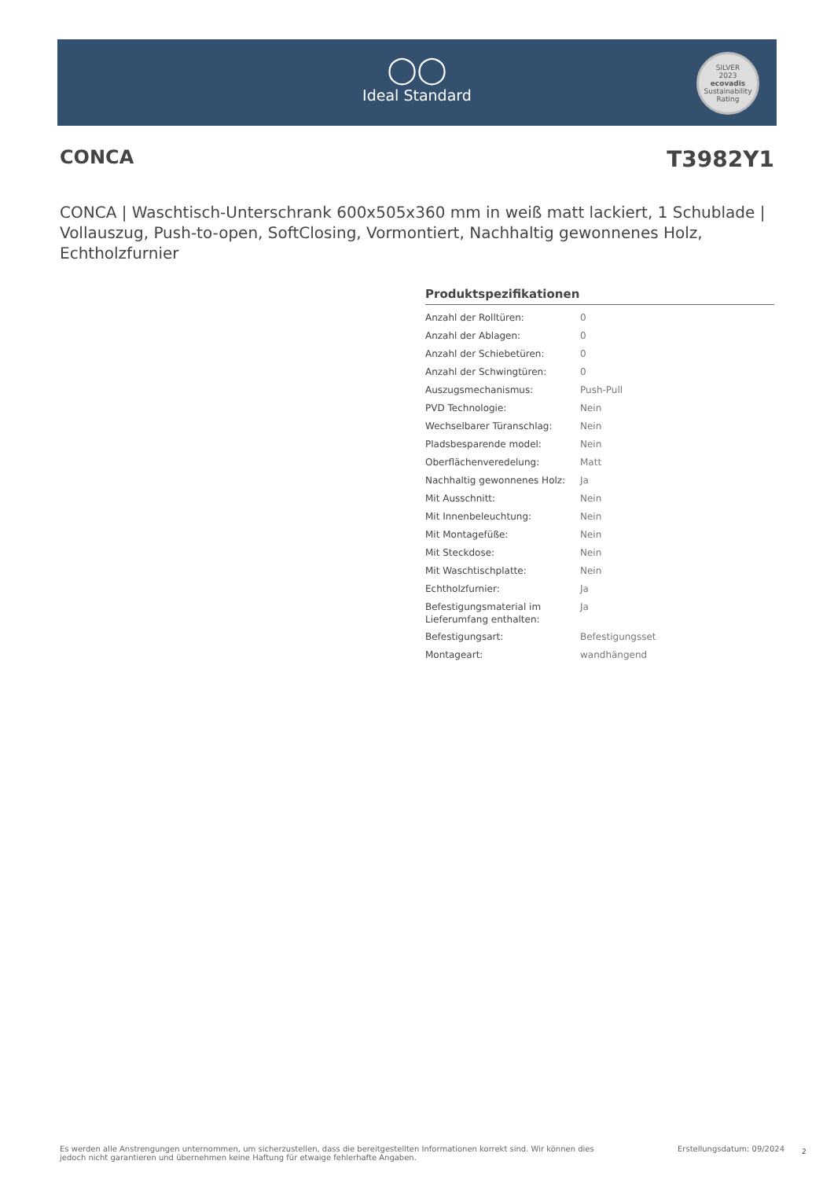◯◯
Ideal Standard
SILVER
2023
ecovadis
Sustainability Rating
CONCA T3982Y1
CONCA | Waschtisch-Unterschrank 600x505x360 mm in weiß matt lackiert, 1 Schublade | Vollauszug, Push-to-open, SoftClosing, Vormontiert, Nachhaltig gewonnenes Holz, Echtholzfurnier
Produktspezifikationen
| Anzahl der Rolltüren: | 0 |
| Anzahl der Ablagen: | 0 |
| Anzahl der Schiebetüren: | 0 |
| Anzahl der Schwingtüren: | 0 |
| Auszugsmechanismus: | Push-Pull |
| PVD Technologie: | Nein |
| Wechselbarer Türanschlag: | Nein |
| Pladsbesparende model: | Nein |
| Oberflächenveredelung: | Matt |
| Nachhaltig gewonnenes Holz: | Ja |
| Mit Ausschnitt: | Nein |
| Mit Innenbeleuchtung: | Nein |
| Mit Montagefüße: | Nein |
| Mit Steckdose: | Nein |
| Mit Waschtischplatte: | Nein |
| Echtholzfurnier: | Ja |
| Befestigungsmaterial im Lieferumfang enthalten: | Ja |
| Befestigungsart: | Befestigungsset |
| Montageart: | wandhängend |
Es werden alle Anstrengungen unternommen, um sicherzustellen, dass die bereitgestellten Informationen korrekt sind. Wir können dies jedoch nicht garantieren und übernehmen keine Haftung für etwaige fehlerhafte Angaben.
Erstellungsdatum: 09/2024 2